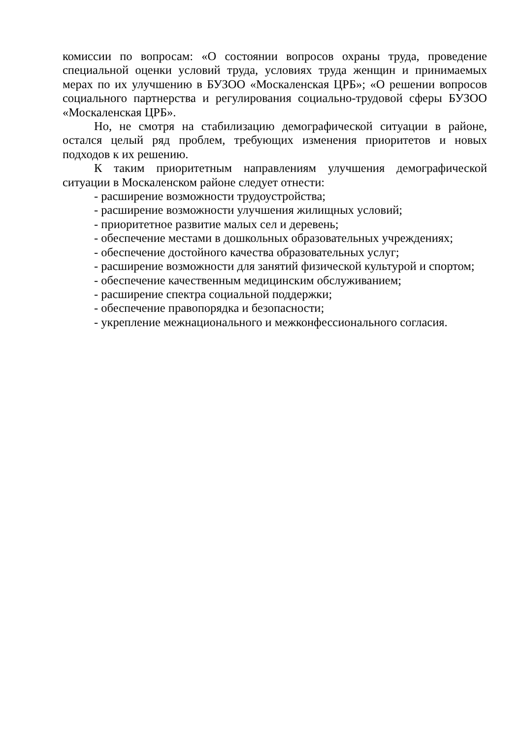комиссии по вопросам: «О состоянии вопросов охраны труда, проведение специальной оценки условий труда, условиях труда женщин и принимаемых мерах по их улучшению в БУЗОО «Москаленская ЦРБ»; «О решении вопросов социального партнерства и регулирования социально-трудовой сферы БУЗОО «Москаленская ЦРБ».
Но, не смотря на стабилизацию демографической ситуации в районе, остался целый ряд проблем, требующих изменения приоритетов и новых подходов к их решению.
К таким приоритетным направлениям улучшения демографической ситуации в Москаленском районе следует отнести:
- расширение возможности трудоустройства;
- расширение возможности улучшения жилищных условий;
- приоритетное развитие малых сел и деревень;
- обеспечение местами в дошкольных образовательных учреждениях;
- обеспечение достойного качества образовательных услуг;
- расширение возможности для занятий физической культурой и спортом;
- обеспечение качественным медицинским обслуживанием;
- расширение спектра социальной поддержки;
- обеспечение правопорядка и безопасности;
- укрепление межнационального и межконфессионального согласия.